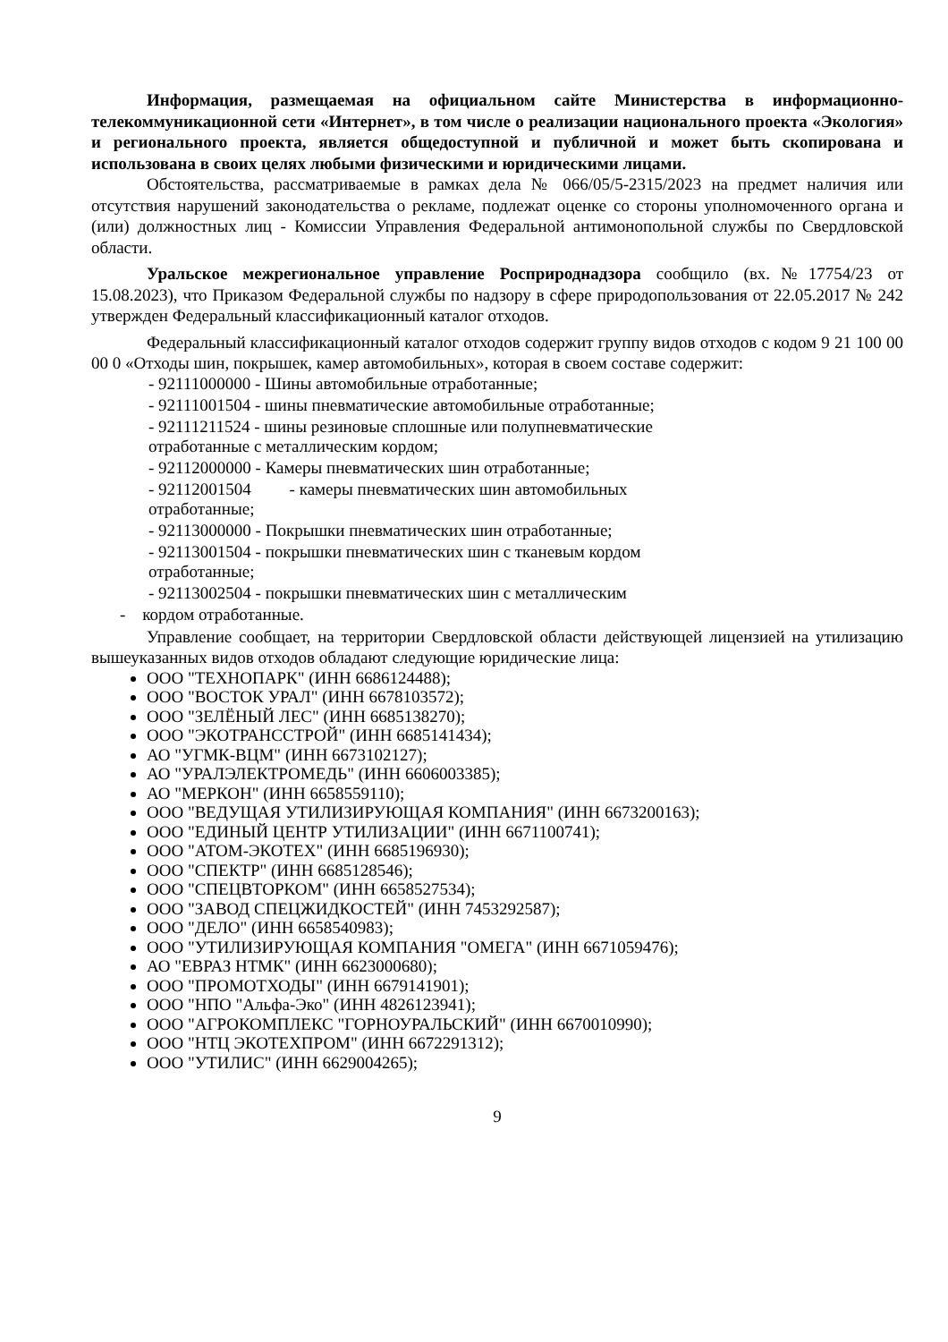Информация, размещаемая на официальном сайте Министерства в информационно-телекоммуникационной сети «Интернет», в том числе о реализации национального проекта «Экология» и регионального проекта, является общедоступной и публичной и может быть скопирована и использована в своих целях любыми физическими и юридическими лицами.
Обстоятельства, рассматриваемые в рамках дела № 066/05/5-2315/2023 на предмет наличия или отсутствия нарушений законодательства о рекламе, подлежат оценке со стороны уполномоченного органа и (или) должностных лиц - Комиссии Управления Федеральной антимонопольной службы по Свердловской области.
Уральское межрегиональное управление Росприроднадзора сообщило (вх.№17754/23 от 15.08.2023), что Приказом Федеральной службы по надзору в сфере природопользования от 22.05.2017 № 242 утвержден Федеральный классификационный каталог отходов.
Федеральный классификационный каталог отходов содержит группу видов отходов с кодом 9 21 100 00 00 0 «Отходы шин, покрышек, камер автомобильных», которая в своем составе содержит:
- 92111000000 - Шины автомобильные отработанные;
- 92111001504 - шины пневматические автомобильные отработанные;
- 92111211524 - шины резиновые сплошные или полупневматические
отработанные с металлическим кордом;
- 92112000000 - Камеры пневматических шин отработанные;
- 92112001504 - камеры пневматических шин автомобильных
отработанные;
- 92113000000 - Покрышки пневматических шин отработанные;
- 92113001504 - покрышки пневматических шин с тканевым кордом
отработанные;
- 92113002504 - покрышки пневматических шин с металлическим
- кордом отработанные.
Управление сообщает, на территории Свердловской области действующей лицензией на утилизацию вышеуказанных видов отходов обладают следующие юридические лица:
ООО "ТЕХНОПАРК" (ИНН 6686124488);
ООО "ВОСТОК УРАЛ" (ИНН 6678103572);
ООО "ЗЕЛЁНЫЙ ЛЕС" (ИНН 6685138270);
ООО "ЭКОТРАНССТРОЙ" (ИНН 6685141434);
АО "УГМК-ВЦМ" (ИНН 6673102127);
АО "УРАЛЭЛЕКТРОМЕДЬ" (ИНН 6606003385);
АО "МЕРКОН" (ИНН 6658559110);
ООО "ВЕДУЩАЯ УТИЛИЗИРУЮЩАЯ КОМПАНИЯ" (ИНН 6673200163);
ООО "ЕДИНЫЙ ЦЕНТР УТИЛИЗАЦИИ" (ИНН 6671100741);
ООО "АТОМ-ЭКОТЕХ" (ИНН 6685196930);
ООО "СПЕКТР" (ИНН 6685128546);
ООО "СПЕЦВТОРКОМ" (ИНН 6658527534);
ООО "ЗАВОД СПЕЦЖИДКОСТЕЙ" (ИНН 7453292587);
ООО "ДЕЛО" (ИНН 6658540983);
ООО "УТИЛИЗИРУЮЩАЯ КОМПАНИЯ "ОМЕГА" (ИНН 6671059476);
АО "ЕВРАЗ НТМК" (ИНН 6623000680);
ООО "ПРОМОТХОДЫ" (ИНН 6679141901);
ООО "НПО "Альфа-Эко" (ИНН 4826123941);
ООО "АГРОКОМПЛЕКС "ГОРНОУРАЛЬСКИЙ" (ИНН 6670010990);
ООО "НТЦ ЭКОТЕХПРОМ" (ИНН 6672291312);
ООО "УТИЛИС" (ИНН 6629004265);
9